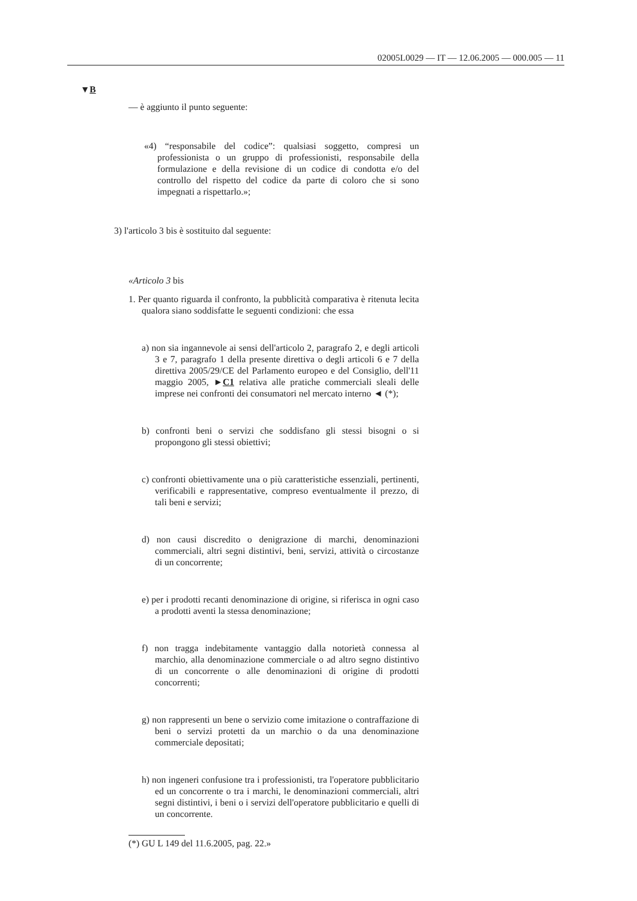02005L0029 — IT — 12.06.2005 — 000.005 — 11
▼B
— è aggiunto il punto seguente:
«4) “responsabile del codice”: qualsiasi soggetto, compresi un professionista o un gruppo di professionisti, responsabile della formulazione e della revisione di un codice di condotta e/o del controllo del rispetto del codice da parte di coloro che si sono impegnati a rispettarlo.»;
3) l'articolo 3 bis è sostituito dal seguente:
«Articolo 3 bis
1. Per quanto riguarda il confronto, la pubblicità comparativa è ritenuta lecita qualora siano soddisfatte le seguenti condizioni: che essa
a) non sia ingannevole ai sensi dell'articolo 2, paragrafo 2, e degli articoli 3 e 7, paragrafo 1 della presente direttiva o degli articoli 6 e 7 della direttiva 2005/29/CE del Parlamento europeo e del Consiglio, dell'11 maggio 2005, ►C1 relativa alle pratiche commerciali sleali delle imprese nei confronti dei consumatori nel mercato interno ◄ (*);
b) confronti beni o servizi che soddisfano gli stessi bisogni o si propongono gli stessi obiettivi;
c) confronti obiettivamente una o più caratteristiche essenziali, pertinenti, verificabili e rappresentative, compreso eventualmente il prezzo, di tali beni e servizi;
d) non causi discredito o denigrazione di marchi, denominazioni commerciali, altri segni distintivi, beni, servizi, attività o circostanze di un concorrente;
e) per i prodotti recanti denominazione di origine, si riferisca in ogni caso a prodotti aventi la stessa denominazione;
f) non tragga indebitamente vantaggio dalla notorietà connessa al marchio, alla denominazione commerciale o ad altro segno distintivo di un concorrente o alle denominazioni di origine di prodotti concorrenti;
g) non rappresenti un bene o servizio come imitazione o contraffazione di beni o servizi protetti da un marchio o da una denominazione commerciale depositati;
h) non ingeneri confusione tra i professionisti, tra l'operatore pubblicitario ed un concorrente o tra i marchi, le denominazioni commerciali, altri segni distintivi, i beni o i servizi dell'operatore pubblicitario e quelli di un concorrente.
(*) GU L 149 del 11.6.2005, pag. 22.»